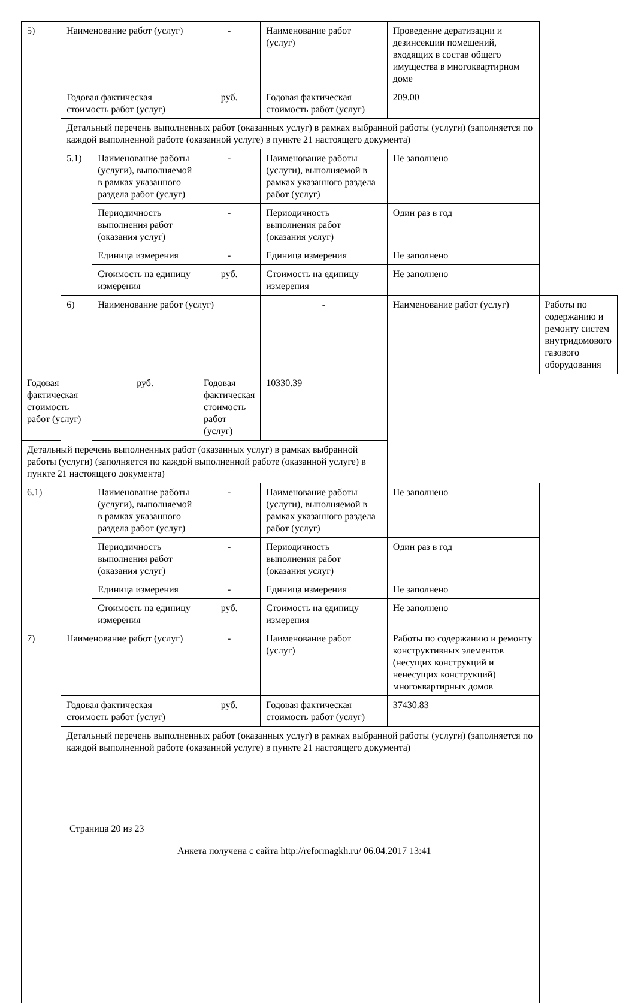| 5) | Наименование работ (услуг) | | - | Наименование работ (услуг) | Проведение дератизации и дезинсекции помещений, входящих в состав общего имущества в многоквартирном доме | |
| | Годовая фактическая стоимость работ (услуг) | | руб. | Годовая фактическая стоимость работ (услуг) | 209.00 | |
| | Детальный перечень выполненных работ (оказанных услуг) в рамках выбранной работы (услуги) (заполняется по каждой выполненной работе (оказанной услуге) в пункте 21 настоящего документа) | | | | | |
| | 5.1) | Наименование работы (услуги), выполняемой в рамках указанного раздела работ (услуг) | - | Наименование работы (услуги), выполняемой в рамках указанного раздела работ (услуг) | Не заполнено | |
| | | Периодичность выполнения работ (оказания услуг) | - | Периодичность выполнения работ (оказания услуг) | Один раз в год | |
| | | Единица измерения | - | Единица измерения | Не заполнено | |
| | | Стоимость на единицу измерения | руб. | Стоимость на единицу измерения | Не заполнено | |
| | 6) | Наименование работ (услуг) | | - | Наименование работ (услуг) | Работы по содержанию и ремонту систем внутридомового газового оборудования |
| Годовая фактическая стоимость работ (услуг) | | руб. | Годовая фактическая стоимость работ (услуг) | 10330.39 | | |
| Детальный перечень выполненных работ (оказанных услуг) в рамках выбранной работы (услуги) (заполняется по каждой выполненной работе (оказанной услуге) в пункте 21 настоящего документа) | | | | | | |
| 6.1) | | Наименование работы (услуги), выполняемой в рамках указанного раздела работ (услуг) | - | Наименование работы (услуги), выполняемой в рамках указанного раздела работ (услуг) | Не заполнено | |
| | | Периодичность выполнения работ (оказания услуг) | - | Периодичность выполнения работ (оказания услуг) | Один раз в год | |
| | | Единица измерения | - | Единица измерения | Не заполнено | |
| | | Стоимость на единицу измерения | руб. | Стоимость на единицу измерения | Не заполнено | |
| 7) | Наименование работ (услуг) | | - | Наименование работ (услуг) | Работы по содержанию и ремонту конструктивных элементов (несущих конструкций и ненесущих конструкций) многоквартирных домов | |
| | Годовая фактическая стоимость работ (услуг) | | руб. | Годовая фактическая стоимость работ (услуг) | 37430.83 | |
| | Детальный перечень выполненных работ (оказанных услуг) в рамках выбранной работы (услуги) (заполняется по каждой выполненной работе (оказанной услуге) в пункте 21 настоящего документа) | | | | | |
Страница 20 из 23
Анкета получена с сайта http://reformagkh.ru/ 06.04.2017 13:41